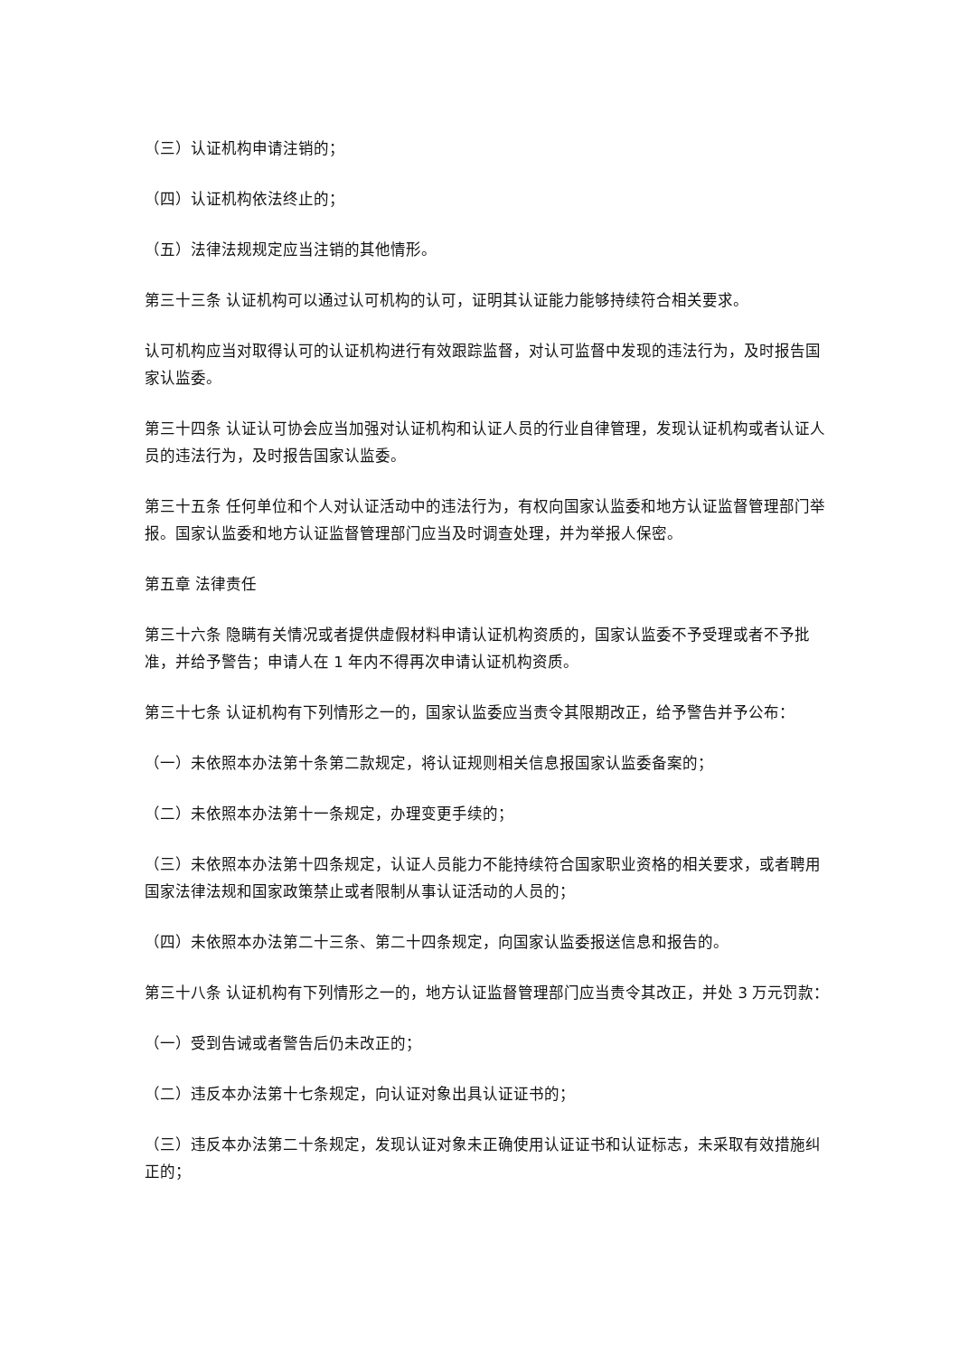（三）认证机构申请注销的；
（四）认证机构依法终止的；
（五）法律法规规定应当注销的其他情形。
第三十三条 认证机构可以通过认可机构的认可，证明其认证能力能够持续符合相关要求。
认可机构应当对取得认可的认证机构进行有效跟踪监督，对认可监督中发现的违法行为，及时报告国家认监委。
第三十四条 认证认可协会应当加强对认证机构和认证人员的行业自律管理，发现认证机构或者认证人员的违法行为，及时报告国家认监委。
第三十五条 任何单位和个人对认证活动中的违法行为，有权向国家认监委和地方认证监督管理部门举报。国家认监委和地方认证监督管理部门应当及时调查处理，并为举报人保密。
第五章 法律责任
第三十六条 隐瞒有关情况或者提供虚假材料申请认证机构资质的，国家认监委不予受理或者不予批准，并给予警告；申请人在 1 年内不得再次申请认证机构资质。
第三十七条 认证机构有下列情形之一的，国家认监委应当责令其限期改正，给予警告并予公布：
（一）未依照本办法第十条第二款规定，将认证规则相关信息报国家认监委备案的；
（二）未依照本办法第十一条规定，办理变更手续的；
（三）未依照本办法第十四条规定，认证人员能力不能持续符合国家职业资格的相关要求，或者聘用国家法律法规和国家政策禁止或者限制从事认证活动的人员的；
（四）未依照本办法第二十三条、第二十四条规定，向国家认监委报送信息和报告的。
第三十八条 认证机构有下列情形之一的，地方认证监督管理部门应当责令其改正，并处 3 万元罚款：
（一）受到告诫或者警告后仍未改正的；
（二）违反本办法第十七条规定，向认证对象出具认证证书的；
（三）违反本办法第二十条规定，发现认证对象未正确使用认证证书和认证标志，未采取有效措施纠正的；